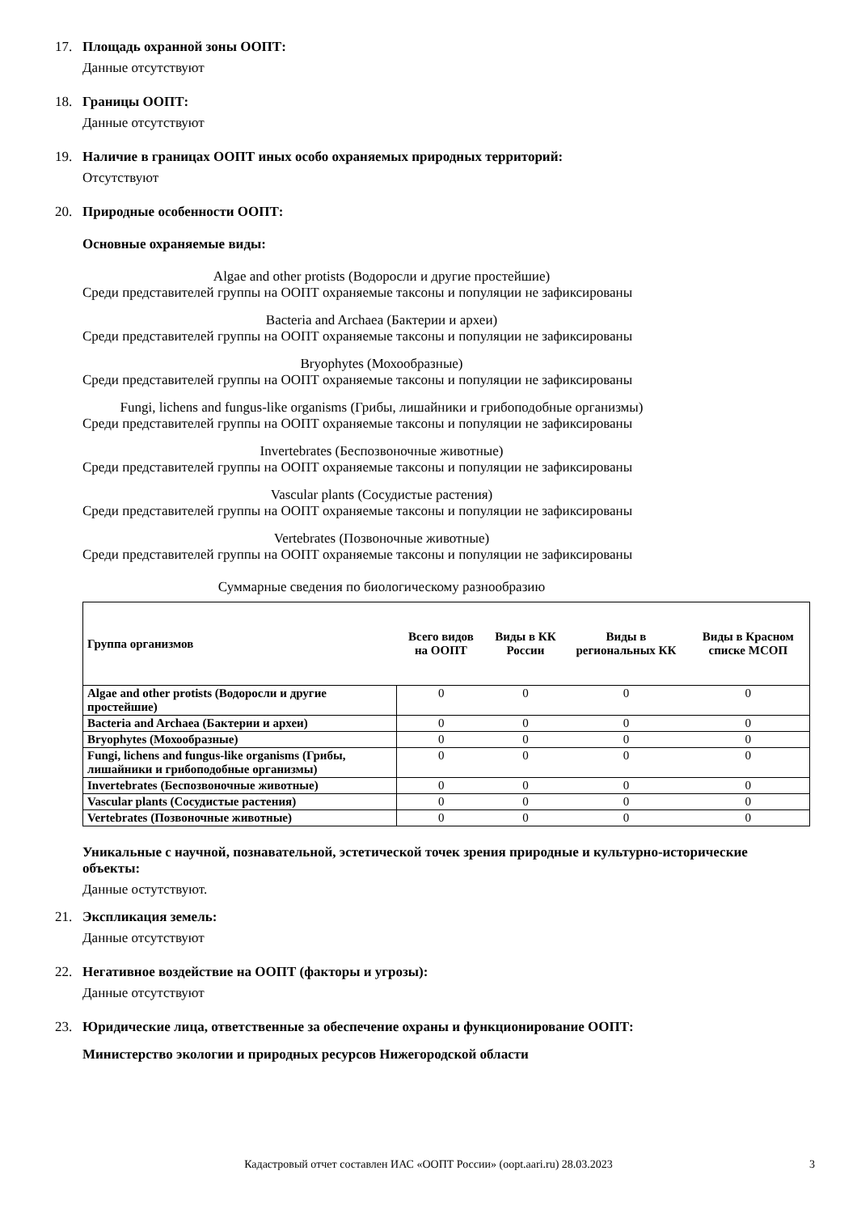17. Площадь охранной зоны ООПТ:
Данные отсутствуют
18. Границы ООПТ:
Данные отсутствуют
19. Наличие в границах ООПТ иных особо охраняемых природных территорий:
Отсутствуют
20. Природные особенности ООПТ:
Основные охраняемые виды:
Algae and other protists (Водоросли и другие простейшие)
Среди представителей группы на ООПТ охраняемые таксоны и популяции не зафиксированы
Bacteria and Archaea (Бактерии и археи)
Среди представителей группы на ООПТ охраняемые таксоны и популяции не зафиксированы
Bryophytes (Мохообразные)
Среди представителей группы на ООПТ охраняемые таксоны и популяции не зафиксированы
Fungi, lichens and fungus-like organisms (Грибы, лишайники и грибоподобные организмы)
Среди представителей группы на ООПТ охраняемые таксоны и популяции не зафиксированы
Invertebrates (Беспозвоночные животные)
Среди представителей группы на ООПТ охраняемые таксоны и популяции не зафиксированы
Vascular plants (Сосудистые растения)
Среди представителей группы на ООПТ охраняемые таксоны и популяции не зафиксированы
Vertebrates (Позвоночные животные)
Среди представителей группы на ООПТ охраняемые таксоны и популяции не зафиксированы
Суммарные сведения по биологическому разнообразию
| Группа организмов | Всего видов на ООПТ | Виды в КК России | Виды в региональных КК | Виды в Красном списке МСОП |
| --- | --- | --- | --- | --- |
| Algae and other protists (Водоросли и другие простейшие) | 0 | 0 | 0 | 0 |
| Bacteria and Archaea (Бактерии и археи) | 0 | 0 | 0 | 0 |
| Bryophytes (Мохообразные) | 0 | 0 | 0 | 0 |
| Fungi, lichens and fungus-like organisms (Грибы, лишайники и грибоподобные организмы) | 0 | 0 | 0 | 0 |
| Invertebrates (Беспозвоночные животные) | 0 | 0 | 0 | 0 |
| Vascular plants (Сосудистые растения) | 0 | 0 | 0 | 0 |
| Vertebrates (Позвоночные животные) | 0 | 0 | 0 | 0 |
Уникальные с научной, познавательной, эстетической точек зрения природные и культурно-исторические объекты:
Данные остутствуют.
21. Экспликация земель:
Данные отсутствуют
22. Негативное воздействие на ООПТ (факторы и угрозы):
Данные отсутствуют
23. Юридические лица, ответственные за обеспечение охраны и функционирование ООПТ:
Министерство экологии и природных ресурсов Нижегородской области
Кадастровый отчет составлен ИАС «ООПТ России» (oopt.aari.ru) 28.03.2023 3